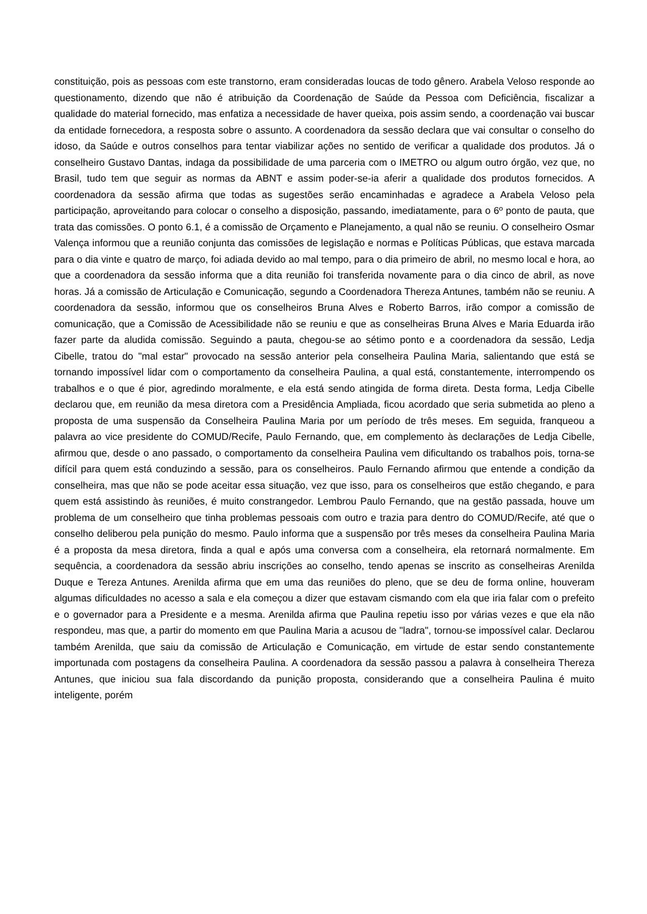constituição, pois as pessoas com este transtorno, eram consideradas loucas de todo gênero. Arabela Veloso responde ao questionamento, dizendo que não é atribuição da Coordenação de Saúde da Pessoa com Deficiência, fiscalizar a qualidade do material fornecido, mas enfatiza a necessidade de haver queixa, pois assim sendo, a coordenação vai buscar da entidade fornecedora, a resposta sobre o assunto. A coordenadora da sessão declara que vai consultar o conselho do idoso, da Saúde e outros conselhos para tentar viabilizar ações no sentido de verificar a qualidade dos produtos. Já o conselheiro Gustavo Dantas, indaga da possibilidade de uma parceria com o IMETRO ou algum outro órgão, vez que, no Brasil, tudo tem que seguir as normas da ABNT e assim poder-se-ia aferir a qualidade dos produtos fornecidos. A coordenadora da sessão afirma que todas as sugestões serão encaminhadas e agradece a Arabela Veloso pela participação, aproveitando para colocar o conselho a disposição, passando, imediatamente, para o 6º ponto de pauta, que trata das comissões. O ponto 6.1, é a comissão de Orçamento e Planejamento, a qual não se reuniu. O conselheiro Osmar Valença informou que a reunião conjunta das comissões de legislação e normas e Políticas Públicas, que estava marcada para o dia vinte e quatro de março, foi adiada devido ao mal tempo, para o dia primeiro de abril, no mesmo local e hora, ao que a coordenadora da sessão informa que a dita reunião foi transferida novamente para o dia cinco de abril, as nove horas. Já a comissão de Articulação e Comunicação, segundo a Coordenadora Thereza Antunes, também não se reuniu. A coordenadora da sessão, informou que os conselheiros Bruna Alves e Roberto Barros, irão compor a comissão de comunicação, que a Comissão de Acessibilidade não se reuniu e que as conselheiras Bruna Alves e Maria Eduarda irão fazer parte da aludida comissão. Seguindo a pauta, chegou-se ao sétimo ponto e a coordenadora da sessão, Ledja Cibelle, tratou do "mal estar" provocado na sessão anterior pela conselheira Paulina Maria, salientando que está se tornando impossível lidar com o comportamento da conselheira Paulina, a qual está, constantemente, interrompendo os trabalhos e o que é pior, agredindo moralmente, e ela está sendo atingida de forma direta. Desta forma, Ledja Cibelle declarou que, em reunião da mesa diretora com a Presidência Ampliada, ficou acordado que seria submetida ao pleno a proposta de uma suspensão da Conselheira Paulina Maria por um período de três meses. Em seguida, franqueou a palavra ao vice presidente do COMUD/Recife, Paulo Fernando, que, em complemento às declarações de Ledja Cibelle, afirmou que, desde o ano passado, o comportamento da conselheira Paulina vem dificultando os trabalhos pois, torna-se difícil para quem está conduzindo a sessão, para os conselheiros. Paulo Fernando afirmou que entende a condição da conselheira, mas que não se pode aceitar essa situação, vez que isso, para os conselheiros que estão chegando, e para quem está assistindo às reuniões, é muito constrangedor. Lembrou Paulo Fernando, que na gestão passada, houve um problema de um conselheiro que tinha problemas pessoais com outro e trazia para dentro do COMUD/Recife, até que o conselho deliberou pela punição do mesmo. Paulo informa que a suspensão por três meses da conselheira Paulina Maria é a proposta da mesa diretora, finda a qual e após uma conversa com a conselheira, ela retornará normalmente. Em sequência, a coordenadora da sessão abriu inscrições ao conselho, tendo apenas se inscrito as conselheiras Arenilda Duque e Tereza Antunes. Arenilda afirma que em uma das reuniões do pleno, que se deu de forma online, houveram algumas dificuldades no acesso a sala e ela começou a dizer que estavam cismando com ela que iria falar com o prefeito e o governador para a Presidente e a mesma. Arenilda afirma que Paulina repetiu isso por várias vezes e que ela não respondeu, mas que, a partir do momento em que Paulina Maria a acusou de "ladra", tornou-se impossível calar. Declarou também Arenilda, que saiu da comissão de Articulação e Comunicação, em virtude de estar sendo constantemente importunada com postagens da conselheira Paulina. A coordenadora da sessão passou a palavra à conselheira Thereza Antunes, que iniciou sua fala discordando da punição proposta, considerando que a conselheira Paulina é muito inteligente, porém